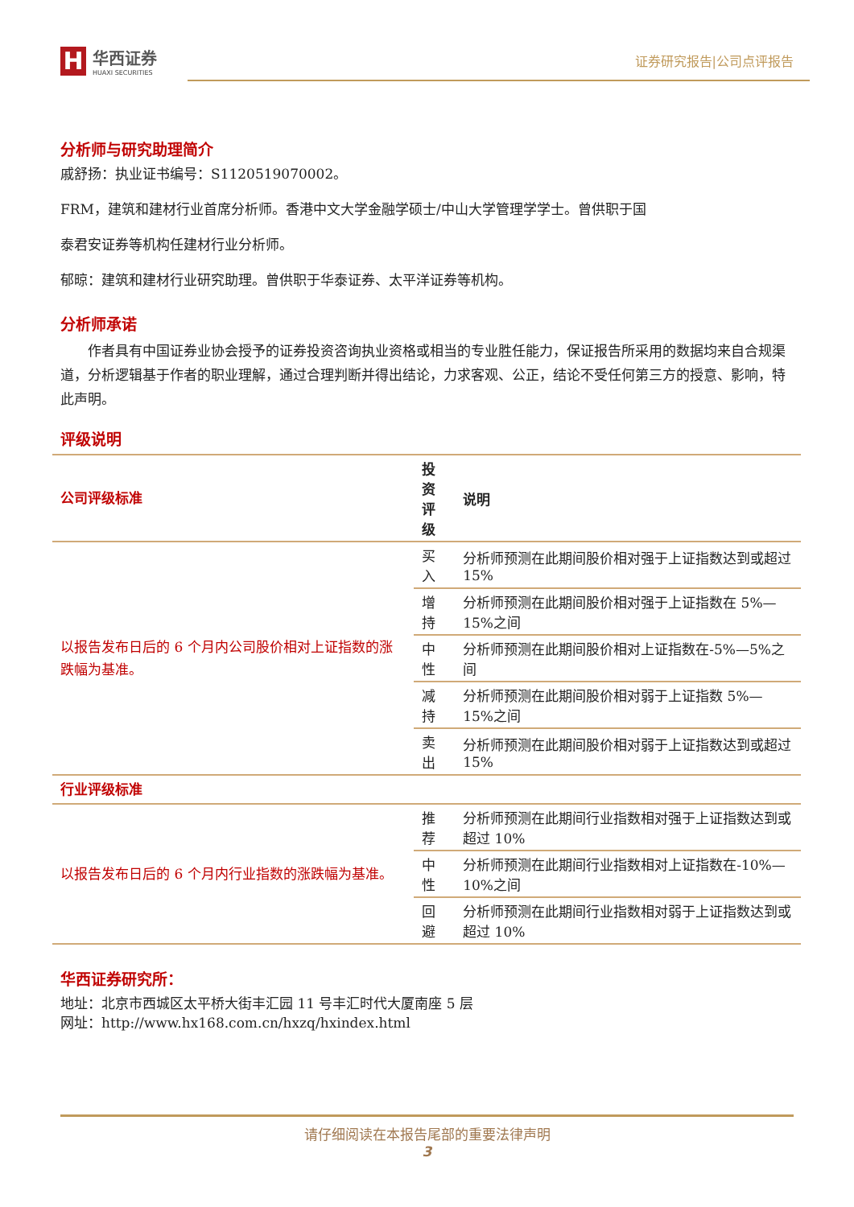H
华西证券
HUAXI SECURITIES
证券研究报告|公司点评报告
分析师与研究助理简介
戚舒扬：执业证书编号：S1120519070002。
FRM，建筑和建材行业首席分析师。香港中文大学金融学硕士/中山大学管理学学士。曾供职于国
泰君安证券等机构任建材行业分析师。
郁晾：建筑和建材行业研究助理。曾供职于华泰证券、太平洋证券等机构。
分析师承诺
作者具有中国证券业协会授予的证券投资咨询执业资格或相当的专业胜任能力，保证报告所采用的数据均来自合规渠道，分析逻辑基于作者的职业理解，通过合理判断并得出结论，力求客观、公正，结论不受任何第三方的授意、影响，特此声明。
评级说明
| 公司评级标准 | 投资 评级 | 说明 |
| --- | --- | --- |
| 以报告发布日后的 6 个月内公司股价相对上证指数的涨跌幅为基准。 | 买入 | 分析师预测在此期间股价相对强于上证指数达到或超过 15% |
| | 增持 | 分析师预测在此期间股价相对强于上证指数在 5%—15%之间 |
| | 中性 | 分析师预测在此期间股价相对上证指数在-5%—5%之间 |
| | 减持 | 分析师预测在此期间股价相对弱于上证指数 5%—15%之间 |
| | 卖出 | 分析师预测在此期间股价相对弱于上证指数达到或超过 15% |
| 行业评级标准 | | |
| 以报告发布日后的 6 个月内行业指数的涨跌幅为基准。 | 推荐 | 分析师预测在此期间行业指数相对强于上证指数达到或超过 10% |
| | 中性 | 分析师预测在此期间行业指数相对上证指数在-10%—10%之间 |
| | 回避 | 分析师预测在此期间行业指数相对弱于上证指数达到或超过 10% |
华西证券研究所：
地址：北京市西城区太平桥大街丰汇园 11 号丰汇时代大厦南座 5 层
网址：http://www.hx168.com.cn/hxzq/hxindex.html
请仔细阅读在本报告尾部的重要法律声明
3